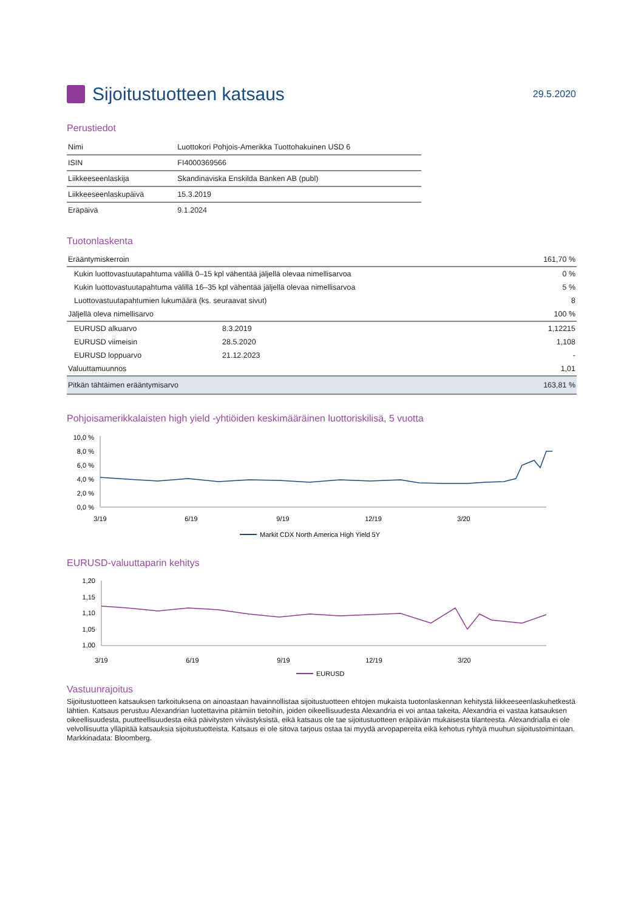Sijoitustuotteen katsaus
29.5.2020
Perustiedot
| Nimi | Luottokori Pohjois-Amerikka Tuottohakuinen USD 6 |
| ISIN | FI4000369566 |
| Liikkeeseenlaskija | Skandinaviska Enskilda Banken AB (publ) |
| Liikkeeseenlaskupäivä | 15.3.2019 |
| Eräpäivä | 9.1.2024 |
Tuotonlaskenta
| Erääntymiskerroin | | 161,70 % |
| Kukin luottovastuutapahtuma välillä 0–15 kpl vähentää jäljellä olevaa nimellisarvoa | | 0 % |
| Kukin luottovastuutapahtuma välillä 16–35 kpl vähentää jäljellä olevaa nimellisarvoa | | 5 % |
| Luottovastuutapahtumien lukumäärä (ks. seuraavat sivut) | | 8 |
| Jäljellä oleva nimellisarvo | | 100 % |
| EURUSD alkuarvo | 8.3.2019 | 1,12215 |
| EURUSD viimeisin | 28.5.2020 | 1,108 |
| EURUSD loppuarvo | 21.12.2023 | - |
| Valuuttamuunnos | | 1,01 |
| Pitkän tähtäimen erääntymisarvo | | 163,81 % |
Pohjoisamerikkalaisten high yield -yhtiöiden keskimääräinen luottoriskilisä, 5 vuotta
10,0 %
8,0 %
6,0 %
4,0 %
2,0 %
0,0 %
3/19
6/19
9/19
12/19
3/20
Markit CDX North America High Yield 5Y
EURUSD-valuuttaparin kehitys
1,20
1,15
1,10
1,05
1,00
3/19
6/19
9/19
12/19
3/20
EURUSD
Vastuunrajoitus
Sijoitustuotteen katsauksen tarkoituksena on ainoastaan havainnollistaa sijoitustuotteen ehtojen mukaista tuotonlaskennan kehitystä liikkeeseenlaskuhetkestä lähtien. Katsaus perustuu Alexandrian luotettavina pitämiin tietoihin, joiden oikeellisuudesta Alexandria ei voi antaa takeita. Alexandria ei vastaa katsauksen oikeellisuudesta, puutteellisuudesta eikä päivitysten viivästyksistä, eikä katsaus ole tae sijoitustuotteen eräpäivän mukaisesta tilanteesta. Alexandrialla ei ole velvollisuutta ylläpitää katsauksia sijoitustuotteista. Katsaus ei ole sitova tarjous ostaa tai myydä arvopapereita eikä kehotus ryhtyä muuhun sijoitustoimintaan. Markkinadata: Bloomberg.